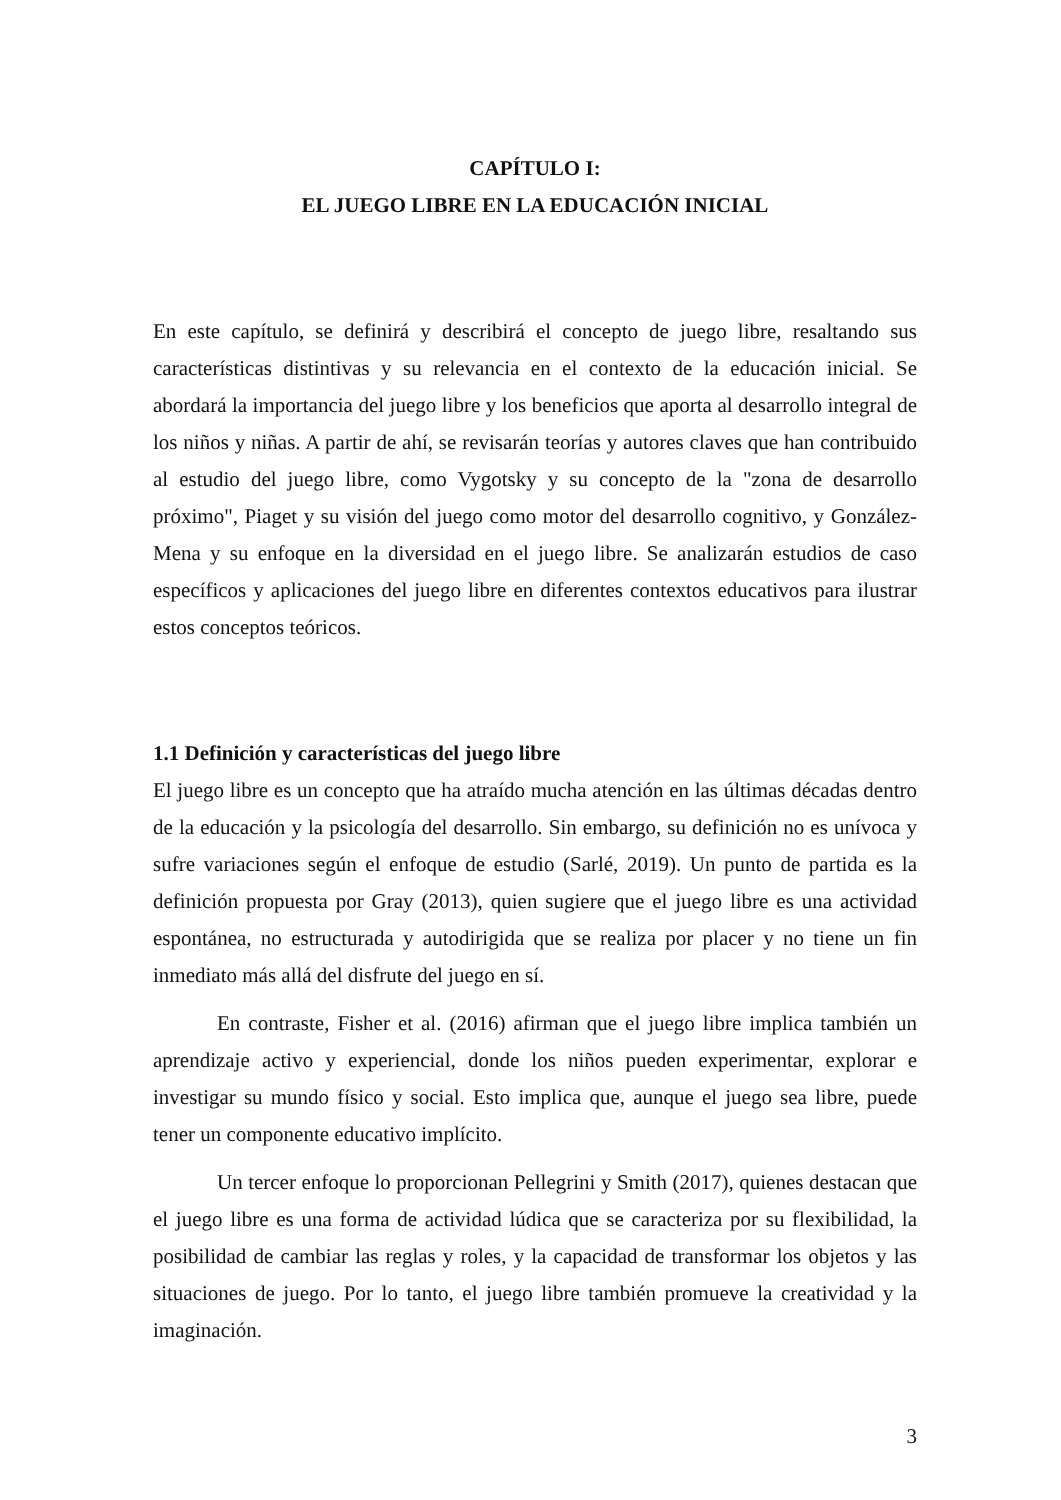CAPÍTULO I:
EL JUEGO LIBRE EN LA EDUCACIÓN INICIAL
En este capítulo, se definirá y describirá el concepto de juego libre, resaltando sus características distintivas y su relevancia en el contexto de la educación inicial. Se abordará la importancia del juego libre y los beneficios que aporta al desarrollo integral de los niños y niñas. A partir de ahí, se revisarán teorías y autores claves que han contribuido al estudio del juego libre, como Vygotsky y su concepto de la "zona de desarrollo próximo", Piaget y su visión del juego como motor del desarrollo cognitivo, y González-Mena y su enfoque en la diversidad en el juego libre. Se analizarán estudios de caso específicos y aplicaciones del juego libre en diferentes contextos educativos para ilustrar estos conceptos teóricos.
1.1 Definición y características del juego libre
El juego libre es un concepto que ha atraído mucha atención en las últimas décadas dentro de la educación y la psicología del desarrollo. Sin embargo, su definición no es unívoca y sufre variaciones según el enfoque de estudio (Sarlé, 2019). Un punto de partida es la definición propuesta por Gray (2013), quien sugiere que el juego libre es una actividad espontánea, no estructurada y autodirigida que se realiza por placer y no tiene un fin inmediato más allá del disfrute del juego en sí.
En contraste, Fisher et al. (2016) afirman que el juego libre implica también un aprendizaje activo y experiencial, donde los niños pueden experimentar, explorar e investigar su mundo físico y social. Esto implica que, aunque el juego sea libre, puede tener un componente educativo implícito.
Un tercer enfoque lo proporcionan Pellegrini y Smith (2017), quienes destacan que el juego libre es una forma de actividad lúdica que se caracteriza por su flexibilidad, la posibilidad de cambiar las reglas y roles, y la capacidad de transformar los objetos y las situaciones de juego. Por lo tanto, el juego libre también promueve la creatividad y la imaginación.
3